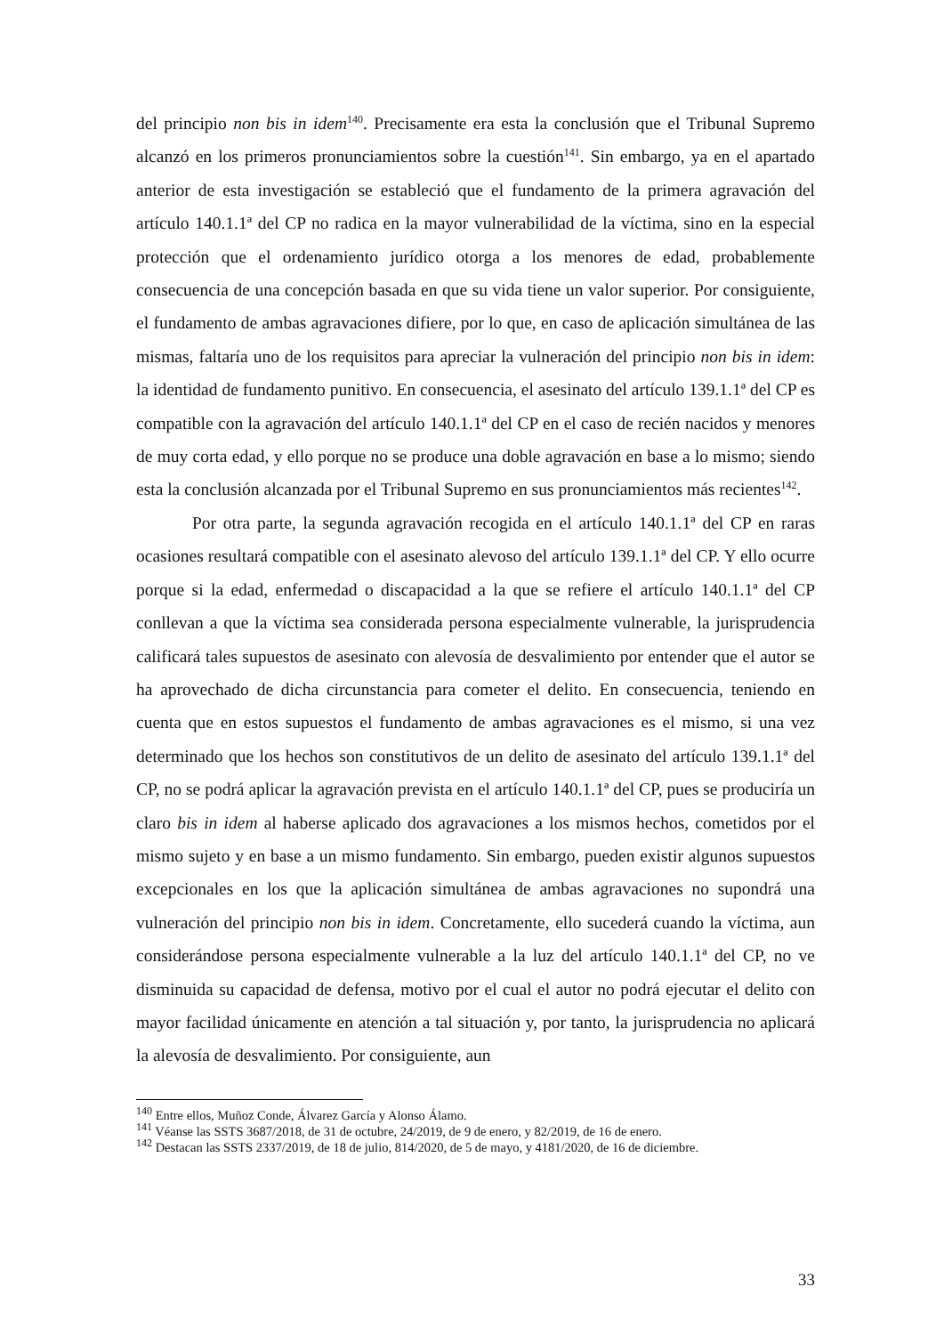del principio non bis in idem<sup>140</sup>. Precisamente era esta la conclusión que el Tribunal Supremo alcanzó en los primeros pronunciamientos sobre la cuestión<sup>141</sup>. Sin embargo, ya en el apartado anterior de esta investigación se estableció que el fundamento de la primera agravación del artículo 140.1.1ª del CP no radica en la mayor vulnerabilidad de la víctima, sino en la especial protección que el ordenamiento jurídico otorga a los menores de edad, probablemente consecuencia de una concepción basada en que su vida tiene un valor superior. Por consiguiente, el fundamento de ambas agravaciones difiere, por lo que, en caso de aplicación simultánea de las mismas, faltaría uno de los requisitos para apreciar la vulneración del principio non bis in idem: la identidad de fundamento punitivo. En consecuencia, el asesinato del artículo 139.1.1ª del CP es compatible con la agravación del artículo 140.1.1ª del CP en el caso de recién nacidos y menores de muy corta edad, y ello porque no se produce una doble agravación en base a lo mismo; siendo esta la conclusión alcanzada por el Tribunal Supremo en sus pronunciamientos más recientes<sup>142</sup>.
Por otra parte, la segunda agravación recogida en el artículo 140.1.1ª del CP en raras ocasiones resultará compatible con el asesinato alevoso del artículo 139.1.1ª del CP. Y ello ocurre porque si la edad, enfermedad o discapacidad a la que se refiere el artículo 140.1.1ª del CP conllevan a que la víctima sea considerada persona especialmente vulnerable, la jurisprudencia calificará tales supuestos de asesinato con alevosía de desvalimiento por entender que el autor se ha aprovechado de dicha circunstancia para cometer el delito. En consecuencia, teniendo en cuenta que en estos supuestos el fundamento de ambas agravaciones es el mismo, si una vez determinado que los hechos son constitutivos de un delito de asesinato del artículo 139.1.1ª del CP, no se podrá aplicar la agravación prevista en el artículo 140.1.1ª del CP, pues se produciría un claro bis in idem al haberse aplicado dos agravaciones a los mismos hechos, cometidos por el mismo sujeto y en base a un mismo fundamento. Sin embargo, pueden existir algunos supuestos excepcionales en los que la aplicación simultánea de ambas agravaciones no supondrá una vulneración del principio non bis in idem. Concretamente, ello sucederá cuando la víctima, aun considerándose persona especialmente vulnerable a la luz del artículo 140.1.1ª del CP, no ve disminuida su capacidad de defensa, motivo por el cual el autor no podrá ejecutar el delito con mayor facilidad únicamente en atención a tal situación y, por tanto, la jurisprudencia no aplicará la alevosía de desvalimiento. Por consiguiente, aun
<sup>140</sup> Entre ellos, Muñoz Conde, Álvarez García y Alonso Álamo.
<sup>141</sup> Véanse las SSTS 3687/2018, de 31 de octubre, 24/2019, de 9 de enero, y 82/2019, de 16 de enero.
<sup>142</sup> Destacan las SSTS 2337/2019, de 18 de julio, 814/2020, de 5 de mayo, y 4181/2020, de 16 de diciembre.
33